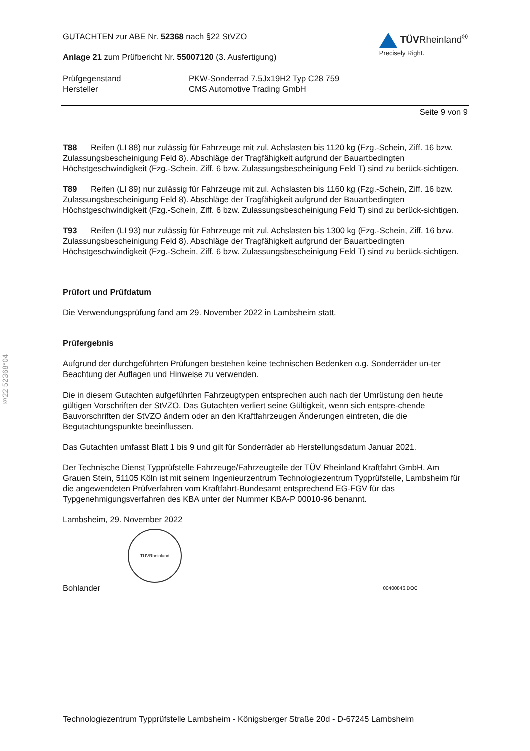§22 52368*04
GUTACHTEN zur ABE Nr. 52368 nach §22 StVZO
Anlage 21 zum Prüfbericht Nr. 55007120 (3. Ausfertigung)
TÜVRheinland<sup>®</sup>
Precisely Right.
Prüfgegenstand
Hersteller
PKW-Sonderrad 7.5Jx19H2 Typ C28 759
CMS Automotive Trading GmbH
Seite 9 von 9
T88 Reifen (LI 88) nur zulässig für Fahrzeuge mit zul. Achslasten bis 1120 kg (Fzg.-Schein, Ziff. 16 bzw. Zulassungsbescheinigung Feld 8). Abschläge der Tragfähigkeit aufgrund der Bauartbedingten Höchstgeschwindigkeit (Fzg.-Schein, Ziff. 6 bzw. Zulassungsbescheinigung Feld T) sind zu berück-sichtigen.
T89 Reifen (LI 89) nur zulässig für Fahrzeuge mit zul. Achslasten bis 1160 kg (Fzg.-Schein, Ziff. 16 bzw. Zulassungsbescheinigung Feld 8). Abschläge der Tragfähigkeit aufgrund der Bauartbedingten Höchstgeschwindigkeit (Fzg.-Schein, Ziff. 6 bzw. Zulassungsbescheinigung Feld T) sind zu berück-sichtigen.
T93 Reifen (LI 93) nur zulässig für Fahrzeuge mit zul. Achslasten bis 1300 kg (Fzg.-Schein, Ziff. 16 bzw. Zulassungsbescheinigung Feld 8). Abschläge der Tragfähigkeit aufgrund der Bauartbedingten Höchstgeschwindigkeit (Fzg.-Schein, Ziff. 6 bzw. Zulassungsbescheinigung Feld T) sind zu berück-sichtigen.
Prüfort und Prüfdatum
Die Verwendungsprüfung fand am 29. November 2022 in Lambsheim statt.
Prüfergebnis
Aufgrund der durchgeführten Prüfungen bestehen keine technischen Bedenken o.g. Sonderräder un-ter Beachtung der Auflagen und Hinweise zu verwenden.
Die in diesem Gutachten aufgeführten Fahrzeugtypen entsprechen auch nach der Umrüstung den heute gültigen Vorschriften der StVZO. Das Gutachten verliert seine Gültigkeit, wenn sich entspre-chende Bauvorschriften der StVZO ändern oder an den Kraftfahrzeugen Änderungen eintreten, die die Begutachtungspunkte beeinflussen.
Das Gutachten umfasst Blatt 1 bis 9 und gilt für Sonderräder ab Herstellungsdatum Januar 2021.
Der Technische Dienst Typprüfstelle Fahrzeuge/Fahrzeugteile der TÜV Rheinland Kraftfahrt GmbH, Am Grauen Stein, 51105 Köln ist mit seinem Ingenieurzentrum Technologiezentrum Typprüfstelle, Lambsheim für die angewendeten Prüfverfahren vom Kraftfahrt-Bundesamt entsprechend EG-FGV für das Typgenehmigungsverfahren des KBA unter der Nummer KBA-P 00010-96 benannt.
Lambsheim, 29. November 2022
TÜVRheinland
Bohlander 00400846.DOC
Technologiezentrum Typprüfstelle Lambsheim - Königsberger Straße 20d - D-67245 Lambsheim